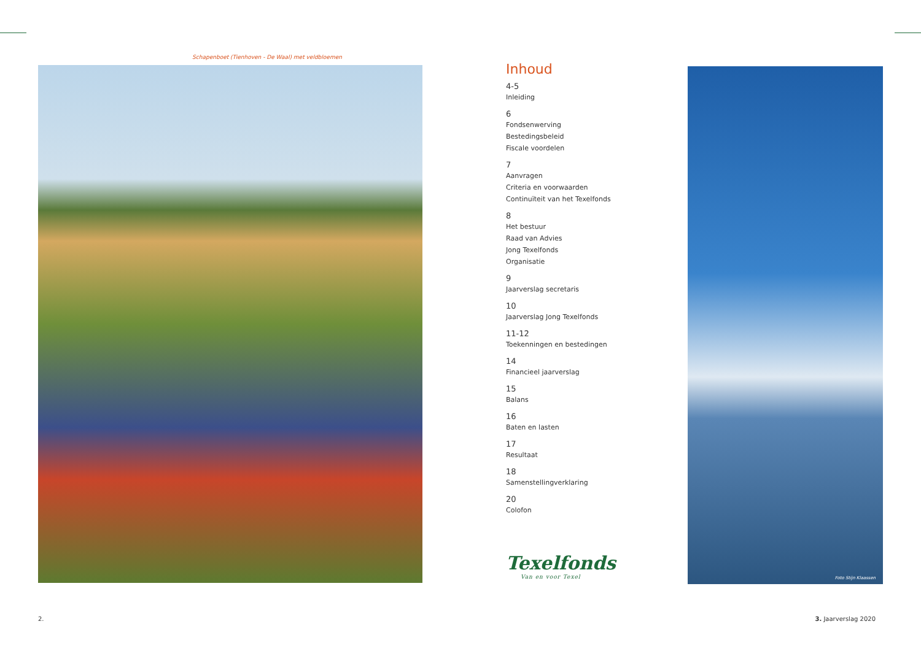Schapenboet (Tienhoven - De Waal) met veldbloemen
2.
Inhoud
4-5
Inleiding
6
Fondsenwerving
Bestedingsbeleid
Fiscale voordelen
7
Aanvragen
Criteria en voorwaarden
Continuïteit van het Texelfonds
8
Het bestuur
Raad van Advies
Jong Texelfonds
Organisatie
9
Jaarverslag secretaris
10
Jaarverslag Jong Texelfonds
11-12
Toekenningen en bestedingen
14
Financieel jaarverslag
15
Balans
16
Baten en lasten
17
Resultaat
18
Samenstellingverklaring
20
Colofon
Texelfonds
Van en voor Texel
Foto Stijn Klaassen
3. Jaarverslag 2020